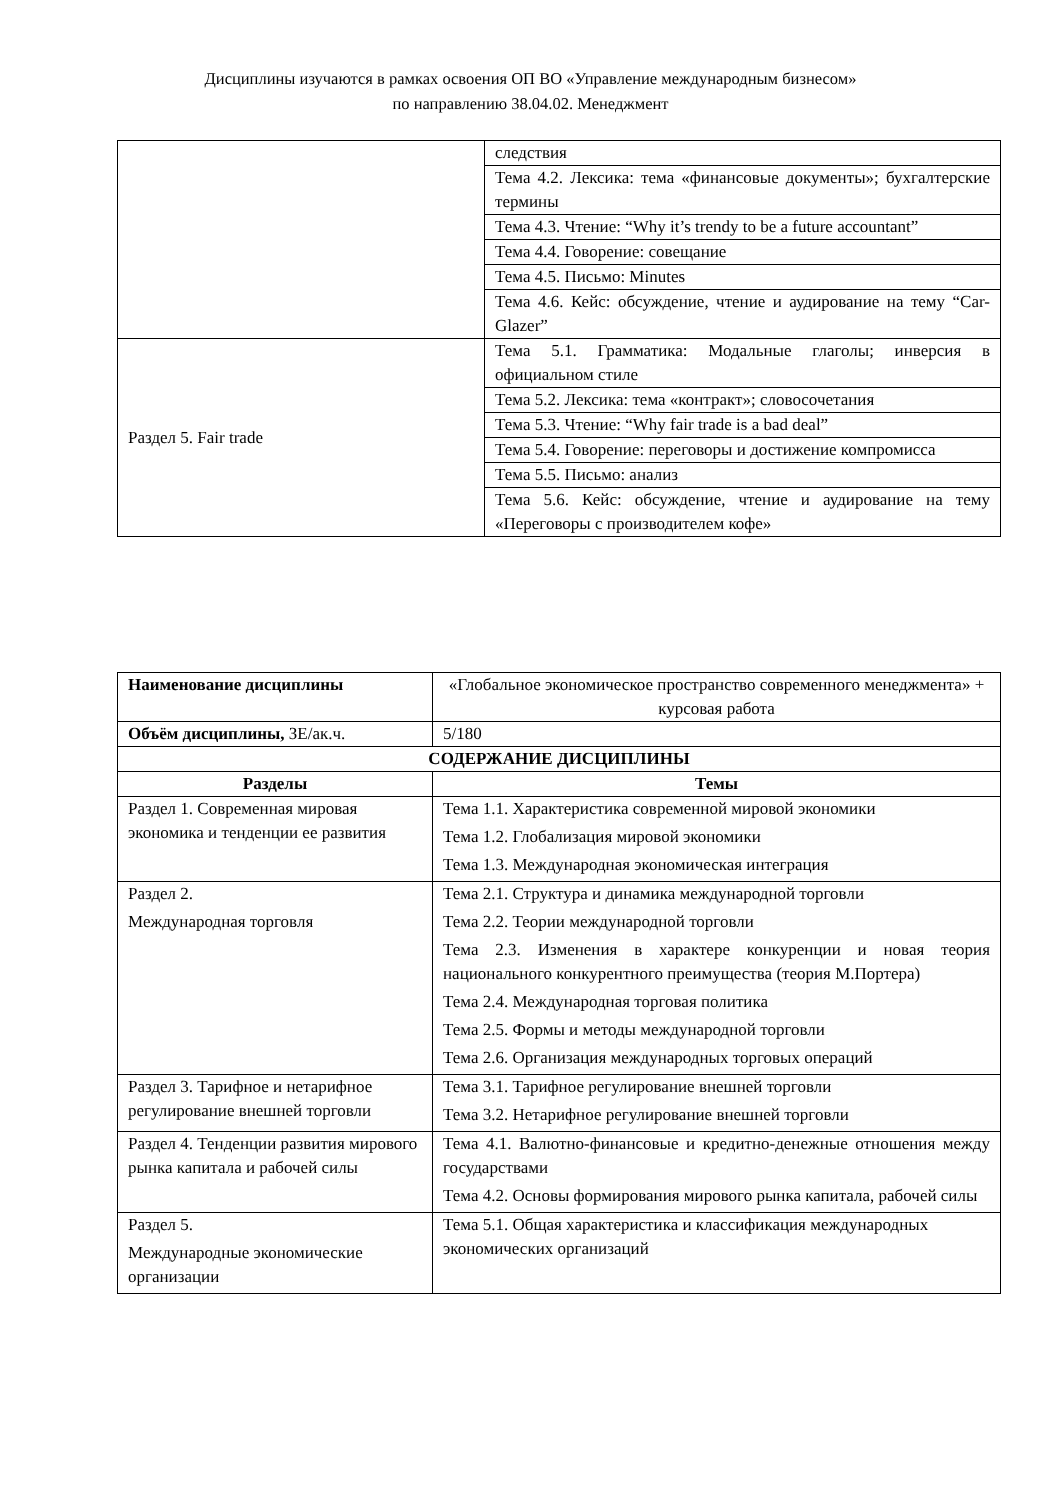Дисциплины изучаются в рамках освоения ОП ВО «Управление международным бизнесом»
по направлению 38.04.02. Менеджмент
| | следствия |
| | Тема 4.2. Лексика: тема «финансовые документы»; бухгалтерские термины |
| | Тема 4.3. Чтение: “Why it’s trendy to be a future accountant” |
| | Тема 4.4. Говорение: совещание |
| | Тема 4.5. Письмо: Minutes |
| | Тема 4.6. Кейс: обсуждение, чтение и аудирование на тему “Car-Glazer” |
| Раздел 5. Fair trade | Тема 5.1. Грамматика: Модальные глаголы; инверсия в официальном стиле |
| | Тема 5.2. Лексика: тема «контракт»; словосочетания |
| | Тема 5.3. Чтение: “Why fair trade is a bad deal” |
| | Тема 5.4. Говорение: переговоры и достижение компромисса |
| | Тема 5.5. Письмо: анализ |
| | Тема 5.6. Кейс: обсуждение, чтение и аудирование на тему «Переговоры с производителем кофе» |
| Наименование дисциплины | «Глобальное экономическое пространство современного менеджмента» + курсовая работа |
| Объём дисциплины, ЗЕ/ак.ч. | 5/180 |
| СОДЕРЖАНИЕ ДИСЦИПЛИНЫ | |
| Разделы | Темы |
| Раздел 1. Современная мировая экономика и тенденции ее развития | Тема 1.1. Характеристика современной мировой экономики Тема 1.2. Глобализация мировой экономики Тема 1.3. Международная экономическая интеграция |
| Раздел 2. Международная торговля | Тема 2.1. Структура и динамика международной торговли Тема 2.2. Теории международной торговли Тема 2.3. Изменения в характере конкуренции и новая теория национального конкурентного преимущества (теория М.Портера) Тема 2.4. Международная торговая политика Тема 2.5. Формы и методы международной торговли Тема 2.6. Организация международных торговых операций |
| Раздел 3. Тарифное и нетарифное регулирование внешней торговли | Тема 3.1. Тарифное регулирование внешней торговли Тема 3.2. Нетарифное регулирование внешней торговли |
| Раздел 4. Тенденции развития мирового рынка капитала и рабочей силы | Тема 4.1. Валютно-финансовые и кредитно-денежные отношения между государствами Тема 4.2. Основы формирования мирового рынка капитала, рабочей силы |
| Раздел 5. Международные экономические организации | Тема 5.1. Общая характеристика и классификация международных экономических организаций |